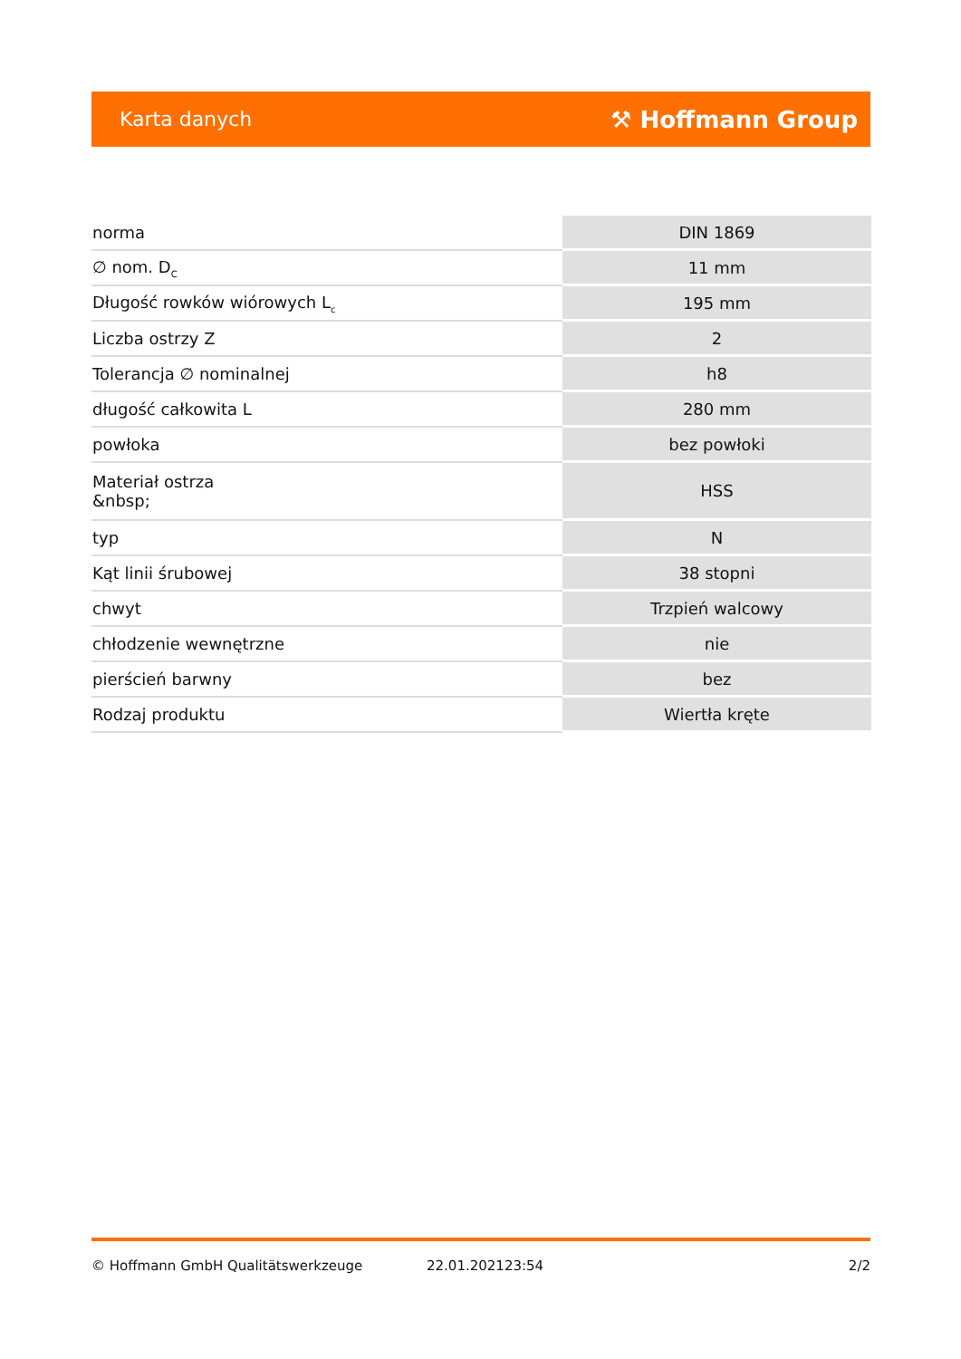Karta danych ⚒ Hoffmann Group
| norma | DIN 1869 |
| ∅ nom. D<sub>C</sub> | 11 mm |
| Długość rowków wiórowych L<sub>c</sub> | 195 mm |
| Liczba ostrzy Z | 2 |
| Tolerancja ∅ nominalnej | h8 |
| długość całkowita L | 280 mm |
| powłoka | bez powłoki |
| Materiał ostrza &nbsp; | HSS |
| typ | N |
| Kąt linii śrubowej | 38 stopni |
| chwyt | Trzpień walcowy |
| chłodzenie wewnętrzne | nie |
| pierścień barwny | bez |
| Rodzaj produktu | Wiertła kręte |
© Hoffmann GmbH Qualitätswerkzeuge 22.01.202123:54 2/2